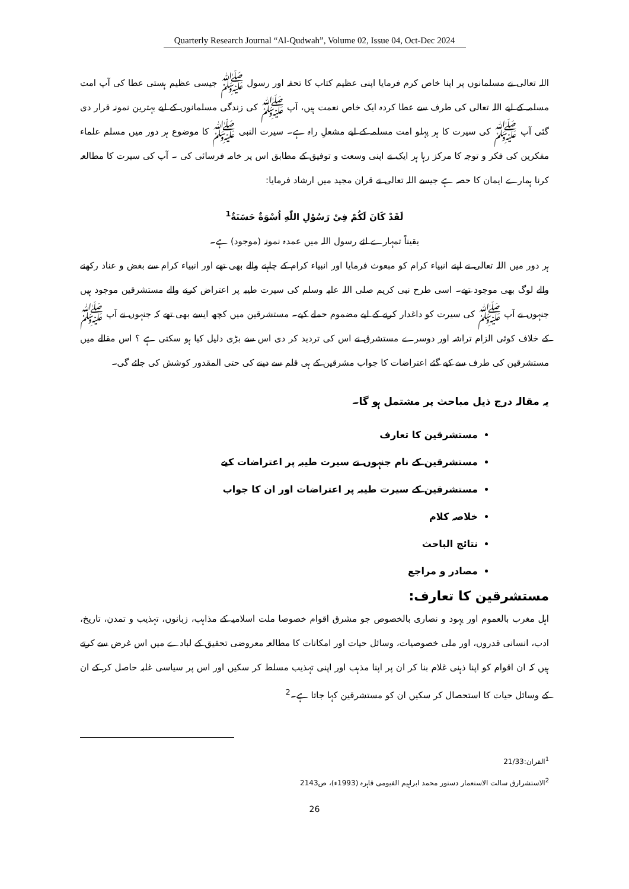Quarterly Research Journal “Al-Qudwah”, Volume 02, Issue 04, Oct-Dec 2024
اللہ تعالی نے مسلمانوں پر اپنا خاص کرم فرمایا اپنی عظیم کتاب کا تحفہ اور رسول ﷺ جیسی عظیم ہستی عطا کی آپ امت مسلمہ کے لیے اللہ تعالی کی طرف سے عطا کردہ ایک خاص نعمت ہیں، آپ ﷺ کی زندگی مسلمانوں کے لیے بہترین نمونہ قرار دی گئی آپ ﷺ کی سیرت کا ہر پہلو امت مسلمہ کے لیے مشعلِ راہ ہے۔ سیرت النبی ﷺ کا موضوع ہر دور میں مسلم علماء مفکرین کی فکر و توجہ کا مرکز رہا ہر ایک نے اپنی وسعت و توفیق کے مطابق اس پر خامہ فرسائی کی ۔ آپ کی سیرت کا مطالعہ کرنا ہمارے ایمان کا حصہ ہے جیسے اللہ تعالی نے قران مجید میں ارشاد فرمایا:
لَقَدْ كَانَ لَكُمْ فِيْ رَسُوْلِ اللّٰهِ اُسْوَةٌ حَسَنَةٌ<sup>1</sup>
یقیناً تمہارے لئے رسول اللہ میں عمدہ نمونہ (موجود) ہے۔
ہر دور میں اللہ تعالی نے اپنے انبیاء کرام کو مبعوث فرمایا اور انبیاء کرام کے چاہنے والے بھی تھے اور انبیاء کرام سے بغض و عناد رکھنے والے لوگ بھی موجود تھے۔ اسی طرح نبی کریم صلی اللہ علیہ وسلم کی سیرت طیبہ پر اعتراض کرنے والے مستشرقین موجود ہیں جنہوں نے آپ ﷺ کی سیرت کو داغدار کرنے کے لیے مضموم حملے کیے۔ مستشرقین میں کچھ ایسے بھی تھے کہ جنہوں نے آپ ﷺ کے خلاف کوئی الزام تراشہ اور دوسرے مستشرق نے اس کی تردید کر دی اس سے بڑی دلیل کیا ہو سکتی ہے ؟ اس مقالے میں مستشرقین کی طرف سے کیے گئے اعتراضات کا جواب مشرقین کے ہی قلم سے دینے کی حتی المقدور کوشش کی جائے گی۔
یہ مقالہ درج ذیل مباحث پر مشتمل ہو گا۔
مستشرقین کا تعارف
مستشرقین کے نام جنہوں نے سیرت طیبہ پر اعتراضات کیے
مستشرقین کے سیرت طیبہ پر اعتراضات اور ان کا جواب
خلاصہ کلام
نتائج الباحث
مصادر و مراجع
مستشرقین کا تعارف:
اہل مغرب بالعموم اور یہود و نصاری بالخصوص جو مشرق اقوام خصوصا ملت اسلامیہ کے مذاہب، زبانوں، تہذیب و تمدن، تاریخ، ادب، انسانی قدروں، اور ملی خصوصیات، وسائل حیات اور امکانات کا مطالعہ معروضی تحقیق کے لبادے میں اس غرض سے کرتے ہیں کہ ان اقوام کو اپنا ذہنی غلام بنا کر ان پر اپنا مذہب اور اپنی تہذیب مسلط کر سکیں اور اس پر سیاسی غلبہ حاصل کر کے ان کے وسائل حیات کا استحصال کر سکیں ان کو مستشرقین کہا جاتا ہے۔<sup>2</sup>
<sup>1</sup> القران:21/33
<sup>2</sup> الاستشرارق سالت الاستعمار دستور محمد ابراہیم الفیومی قاہرہ (1993ء)، ص2143
26